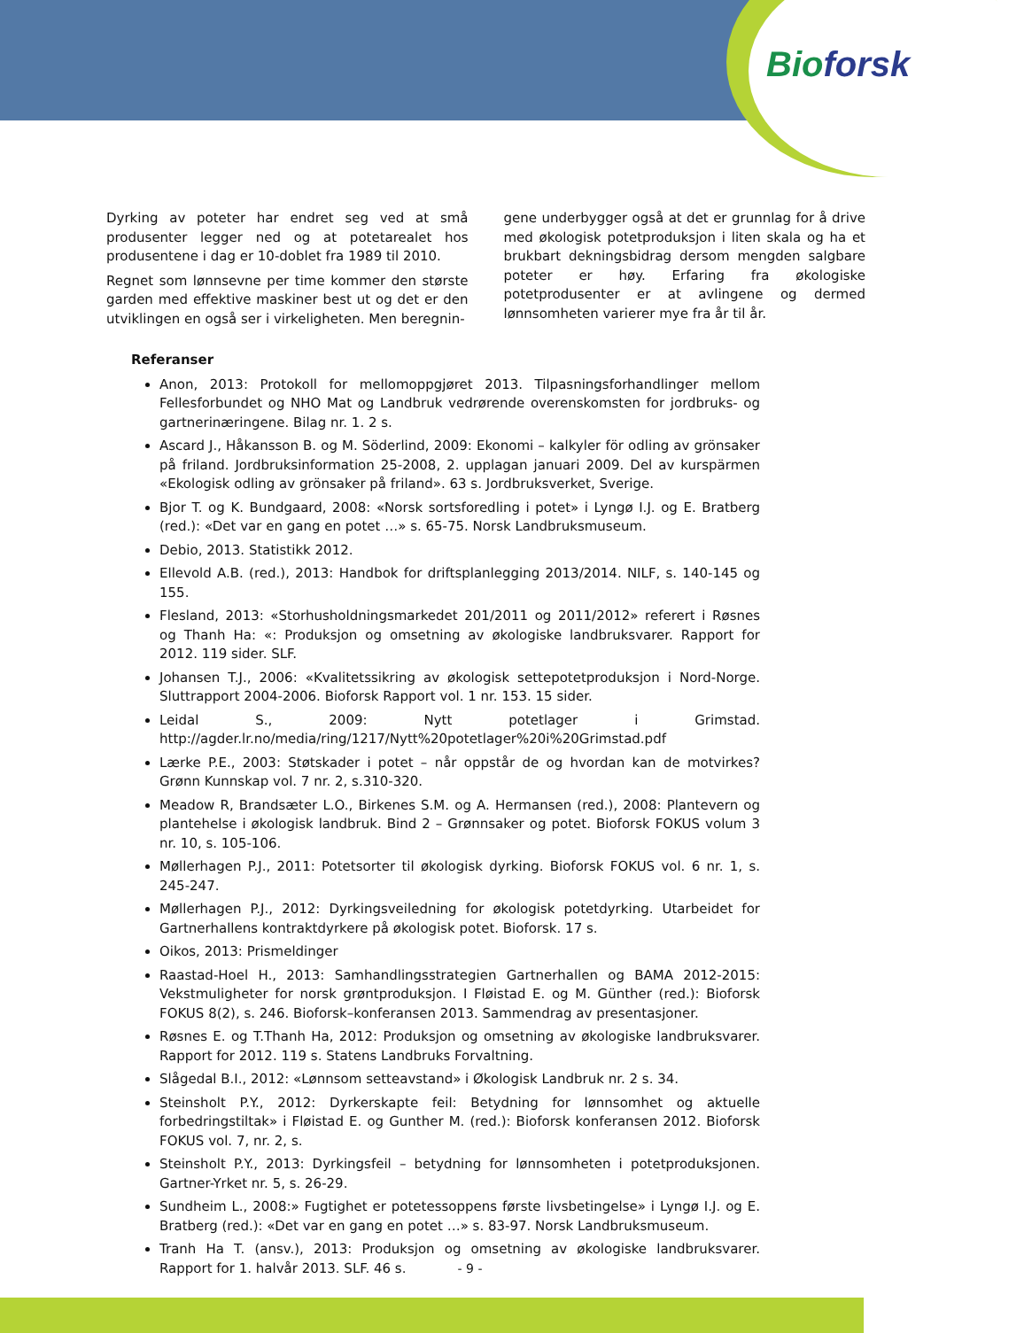Bioforsk
Dyrking av poteter har endret seg ved at små produsenter legger ned og at potetarealet hos produsentene i dag er 10-doblet fra 1989 til 2010.
Regnet som lønnsevne per time kommer den største garden med effektive maskiner best ut og det er den utviklingen en også ser i virkeligheten. Men beregnin-
gene underbygger også at det er grunnlag for å drive med økologisk potetproduksjon i liten skala og ha et brukbart dekningsbidrag dersom mengden salgbare poteter er høy. Erfaring fra økologiske potetprodusenter er at avlingene og dermed lønnsomheten varierer mye fra år til år.
Referanser
Anon, 2013: Protokoll for mellomoppgjøret 2013. Tilpasningsforhandlinger mellom Fellesforbundet og NHO Mat og Landbruk vedrørende overenskomsten for jordbruks- og gartnerinæringene. Bilag nr. 1. 2 s.
Ascard J., Håkansson B. og M. Söderlind, 2009: Ekonomi – kalkyler för odling av grönsaker på friland. Jordbruksinformation 25-2008, 2. upplagan januari 2009. Del av kurspärmen «Ekologisk odling av grönsaker på friland». 63 s. Jordbruksverket, Sverige.
Bjor T. og K. Bundgaard, 2008: «Norsk sortsforedling i potet» i Lyngø I.J. og E. Bratberg (red.): «Det var en gang en potet …» s. 65-75. Norsk Landbruksmuseum.
Debio, 2013. Statistikk 2012.
Ellevold A.B. (red.), 2013: Handbok for driftsplanlegging 2013/2014. NILF, s. 140-145 og 155.
Flesland, 2013: «Storhusholdningsmarkedet 201/2011 og 2011/2012» referert i Røsnes og Thanh Ha: «: Produksjon og omsetning av økologiske landbruksvarer. Rapport for 2012. 119 sider. SLF.
Johansen T.J., 2006: «Kvalitetssikring av økologisk settepotetproduksjon i Nord-Norge. Sluttrapport 2004-2006. Bioforsk Rapport vol. 1 nr. 153. 15 sider.
Leidal S., 2009: Nytt potetlager i Grimstad. http://agder.lr.no/media/ring/1217/Nytt%20potetlager%20i%20Grimstad.pdf
Lærke P.E., 2003: Støtskader i potet – når oppstår de og hvordan kan de motvirkes? Grønn Kunnskap vol. 7 nr. 2, s.310-320.
Meadow R, Brandsæter L.O., Birkenes S.M. og A. Hermansen (red.), 2008: Plantevern og plantehelse i økologisk landbruk. Bind 2 – Grønnsaker og potet. Bioforsk FOKUS volum 3 nr. 10, s. 105-106.
Møllerhagen P.J., 2011: Potetsorter til økologisk dyrking. Bioforsk FOKUS vol. 6 nr. 1, s. 245-247.
Møllerhagen P.J., 2012: Dyrkingsveiledning for økologisk potetdyrking. Utarbeidet for Gartnerhallens kontraktdyrkere på økologisk potet. Bioforsk. 17 s.
Oikos, 2013: Prismeldinger
Raastad-Hoel H., 2013: Samhandlingsstrategien Gartnerhallen og BAMA 2012-2015: Vekstmuligheter for norsk grøntproduksjon. I Fløistad E. og M. Günther (red.): Bioforsk FOKUS 8(2), s. 246. Bioforsk–konferansen 2013. Sammendrag av presentasjoner.
Røsnes E. og T.Thanh Ha, 2012: Produksjon og omsetning av økologiske landbruksvarer. Rapport for 2012. 119 s. Statens Landbruks Forvaltning.
Slågedal B.I., 2012: «Lønnsom setteavstand» i Økologisk Landbruk nr. 2 s. 34.
Steinsholt P.Y., 2012: Dyrkerskapte feil: Betydning for lønnsomhet og aktuelle forbedringstiltak» i Fløistad E. og Gunther M. (red.): Bioforsk konferansen 2012. Bioforsk FOKUS vol. 7, nr. 2, s.
Steinsholt P.Y., 2013: Dyrkingsfeil – betydning for lønnsomheten i potetproduksjonen. Gartner-Yrket nr. 5, s. 26-29.
Sundheim L., 2008:» Fugtighet er potetessoppens første livsbetingelse» i Lyngø I.J. og E. Bratberg (red.): «Det var en gang en potet …» s. 83-97. Norsk Landbruksmuseum.
Tranh Ha T. (ansv.), 2013: Produksjon og omsetning av økologiske landbruksvarer. Rapport for 1. halvår 2013. SLF. 46 s.
- 9 -